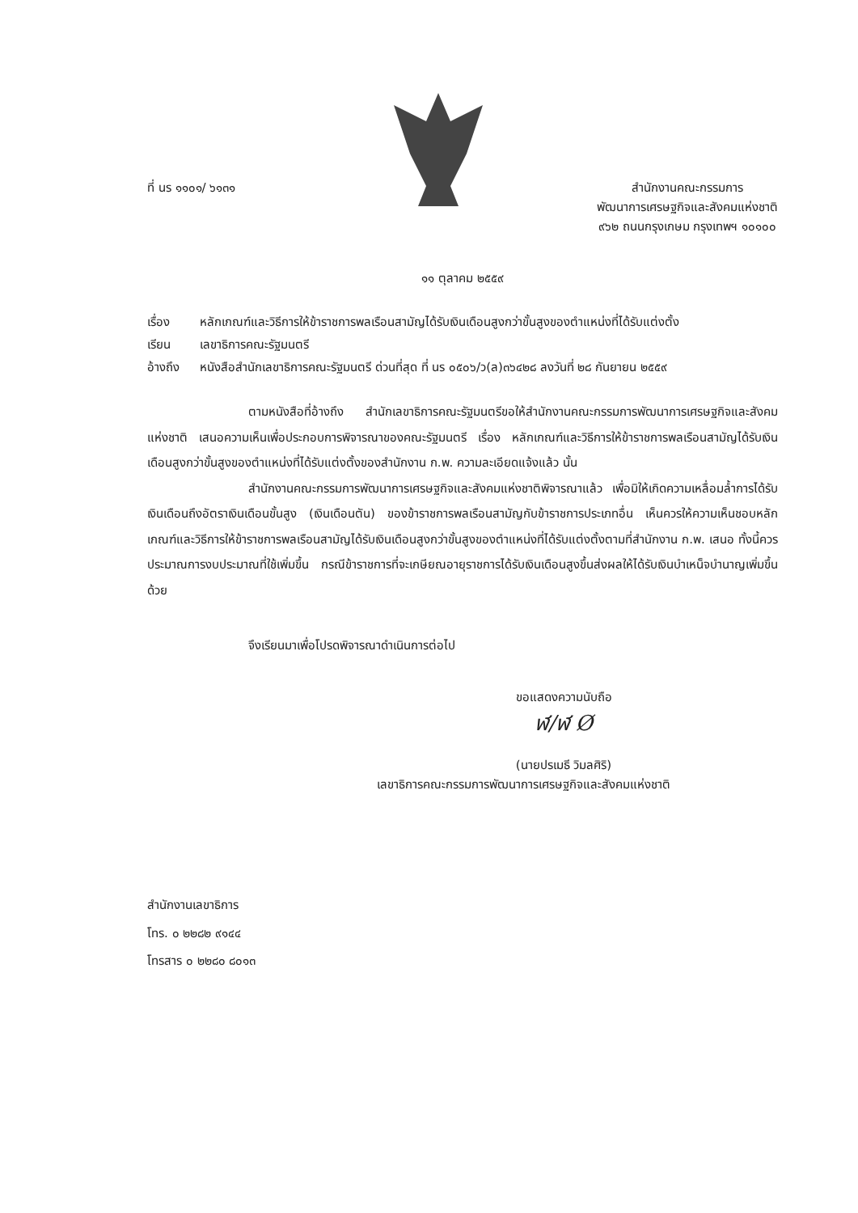ที่ นร ๑๑๐๑/ ๖๑๓๑ สำนักงานคณะกรรมการ
พัฒนาการเศรษฐกิจและสังคมแห่งชาติ
๙๖๒ ถนนกรุงเกษม กรุงเทพฯ ๑๐๑๐๐
๑๑ ตุลาคม ๒๕๕๙
เรื่อง หลักเกณฑ์และวิธีการให้ข้าราชการพลเรือนสามัญได้รับเงินเดือนสูงกว่าขั้นสูงของตำแหน่งที่ได้รับแต่งตั้ง
เรียน เลขาธิการคณะรัฐมนตรี
อ้างถึง หนังสือสำนักเลขาธิการคณะรัฐมนตรี ด่วนที่สุด ที่ นร ๐๕๐๖/ว(ล)๓๖๔๒๘ ลงวันที่ ๒๘ กันยายน ๒๕๕๙
ตามหนังสือที่อ้างถึง สำนักเลขาธิการคณะรัฐมนตรีขอให้สำนักงานคณะกรรมการพัฒนาการเศรษฐกิจและสังคมแห่งชาติ เสนอความเห็นเพื่อประกอบการพิจารณาของคณะรัฐมนตรี เรื่อง หลักเกณฑ์และวิธีการให้ข้าราชการพลเรือนสามัญได้รับเงินเดือนสูงกว่าขั้นสูงของตำแหน่งที่ได้รับแต่งตั้งของสำนักงาน ก.พ. ความละเอียดแจ้งแล้ว นั้น
สำนักงานคณะกรรมการพัฒนาการเศรษฐกิจและสังคมแห่งชาติพิจารณาแล้ว เพื่อมิให้เกิดความเหลื่อมล้ำการได้รับเงินเดือนถึงอัตราเงินเดือนขั้นสูง (เงินเดือนตัน) ของข้าราชการพลเรือนสามัญกับข้าราชการประเภทอื่น เห็นควรให้ความเห็นชอบหลักเกณฑ์และวิธีการให้ข้าราชการพลเรือนสามัญได้รับเงินเดือนสูงกว่าขั้นสูงของตำแหน่งที่ได้รับแต่งตั้งตามที่สำนักงาน ก.พ. เสนอ ทั้งนี้ควรประมาณการงบประมาณที่ใช้เพิ่มขึ้น กรณีข้าราชการที่จะเกษียณอายุราชการได้รับเงินเดือนสูงขึ้นส่งผลให้ได้รับเงินบำเหน็จบำนาญเพิ่มขึ้นด้วย
จึงเรียนมาเพื่อโปรดพิจารณาดำเนินการต่อไป
ขอแสดงความนับถือ
ฬ/ฬ Ø
(นายปรเมธี วิมลศิริ)
เลขาธิการคณะกรรมการพัฒนาการเศรษฐกิจและสังคมแห่งชาติ
สำนักงานเลขาธิการ
โทร. ๐ ๒๒๘๒ ๙๑๔๔
โทรสาร ๐ ๒๒๘๐ ๘๐๑๓